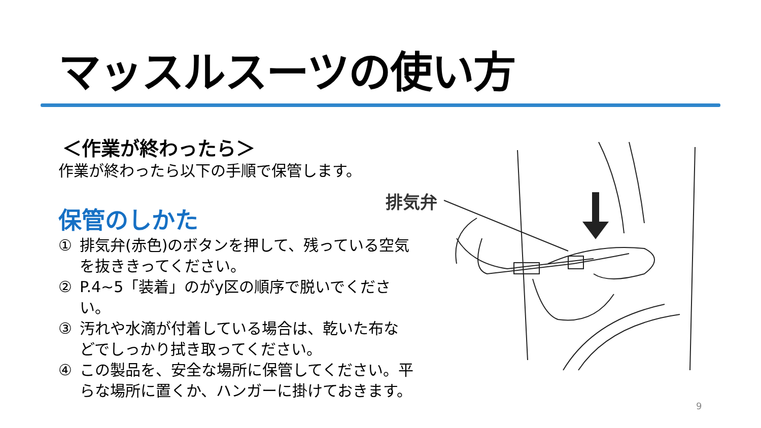マッスルスーツの使い方
＜作業が終わったら＞
作業が終わったら以下の手順で保管します。
保管のしかた
① 排気弁(赤色)のボタンを押して、残っている空気を抜ききってください。
② P.4~5「装着」のがy区の順序で脱いでください。
③ 汚れや水滴が付着している場合は、乾いた布などでしっかり拭き取ってください。
④ この製品を、安全な場所に保管してください。平らな場所に置くか、ハンガーに掛けておきます。
排気弁
9